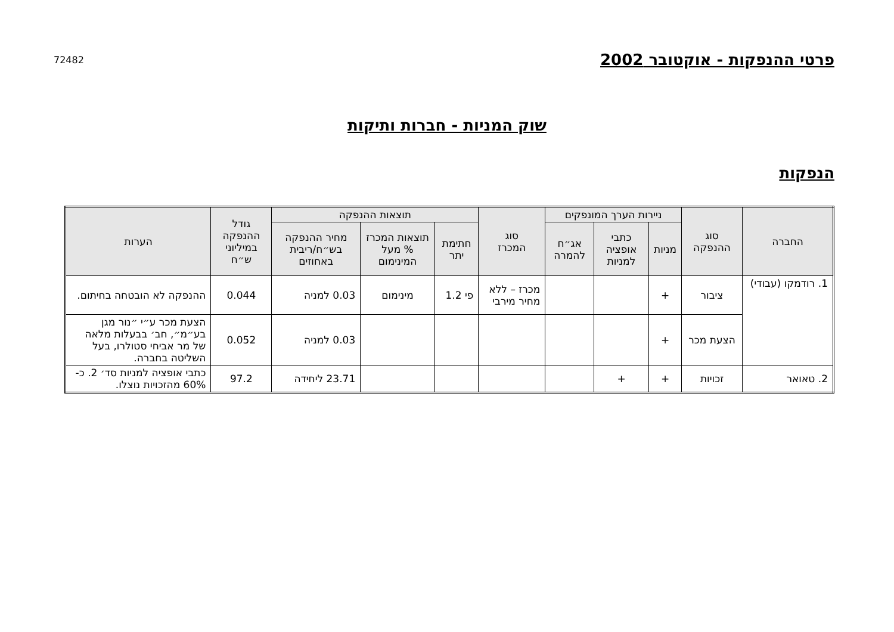פרטי ההנפקות - אוקטובר 2002
72482
שוק המניות - חברות ותיקות
הנפקות
| החברה | סוג ההנפקה | ניירות הערך המונפקים | | | סוג המכרז | תוצאות ההנפקה | | | גודל ההנפקה במיליוני ש״ח | הערות |
| --- | --- | --- | --- | --- | --- | --- | --- | --- | --- | --- |
| | | מניות | כתבי אופציה למניות | אג״ח להמרה | | חתימת יתר | תוצאות המכרז % מעל המינימום | מחיר ההנפקה בש״ח/ריבית באחוזים | | |
| 1. רודמקו (עבודי) | ציבור | + | | | מכרז – ללא מחיר מירבי | פי 1.2 | מינימום | 0.03 למניה | 0.044 | ההנפקה לא הובטחה בחיתום. |
| | הצעת מכר | + | | | | | | 0.03 למניה | 0.052 | הצעת מכר ע״י ״נור מגן בע״מ״, חב׳ בבעלות מלאה של מר אביחי סטולרו, בעל השליטה בחברה. |
| 2. טאואר | זכויות | + | + | | | | | 23.71 ליחידה | 97.2 | כתבי אופציה למניות סד׳ 2. כ- 60% מהזכויות נוצלו. |